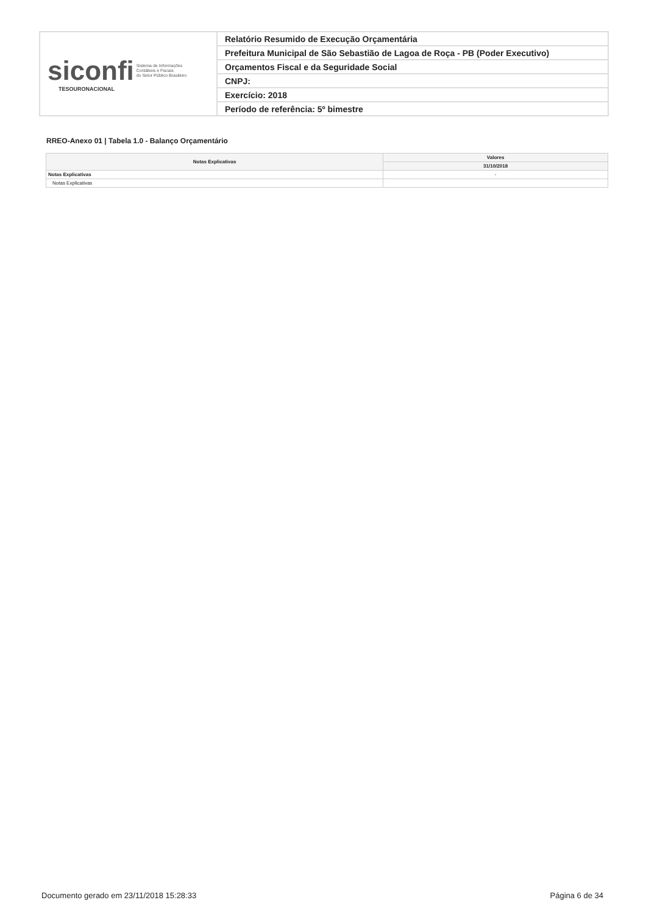| siconfi Sistema de Informações Contábeis e Fiscais do Setor Público Brasileiro TESOURONACIONAL | Relatório Resumido de Execução Orçamentária |
| | Prefeitura Municipal de São Sebastião de Lagoa de Roça - PB (Poder Executivo) |
| | Orçamentos Fiscal e da Seguridade Social |
| | CNPJ: |
| | Exercício: 2018 |
| | Período de referência: 5º bimestre |
RREO-Anexo 01 | Tabela 1.0 - Balanço Orçamentário
| Notas Explicativas | Valores |
| --- | --- |
| | 31/10/2018 |
| Notas Explicativas | - |
| Notas Explicativas | |
Documento gerado em 23/11/2018 15:28:33
Página 6 de 34